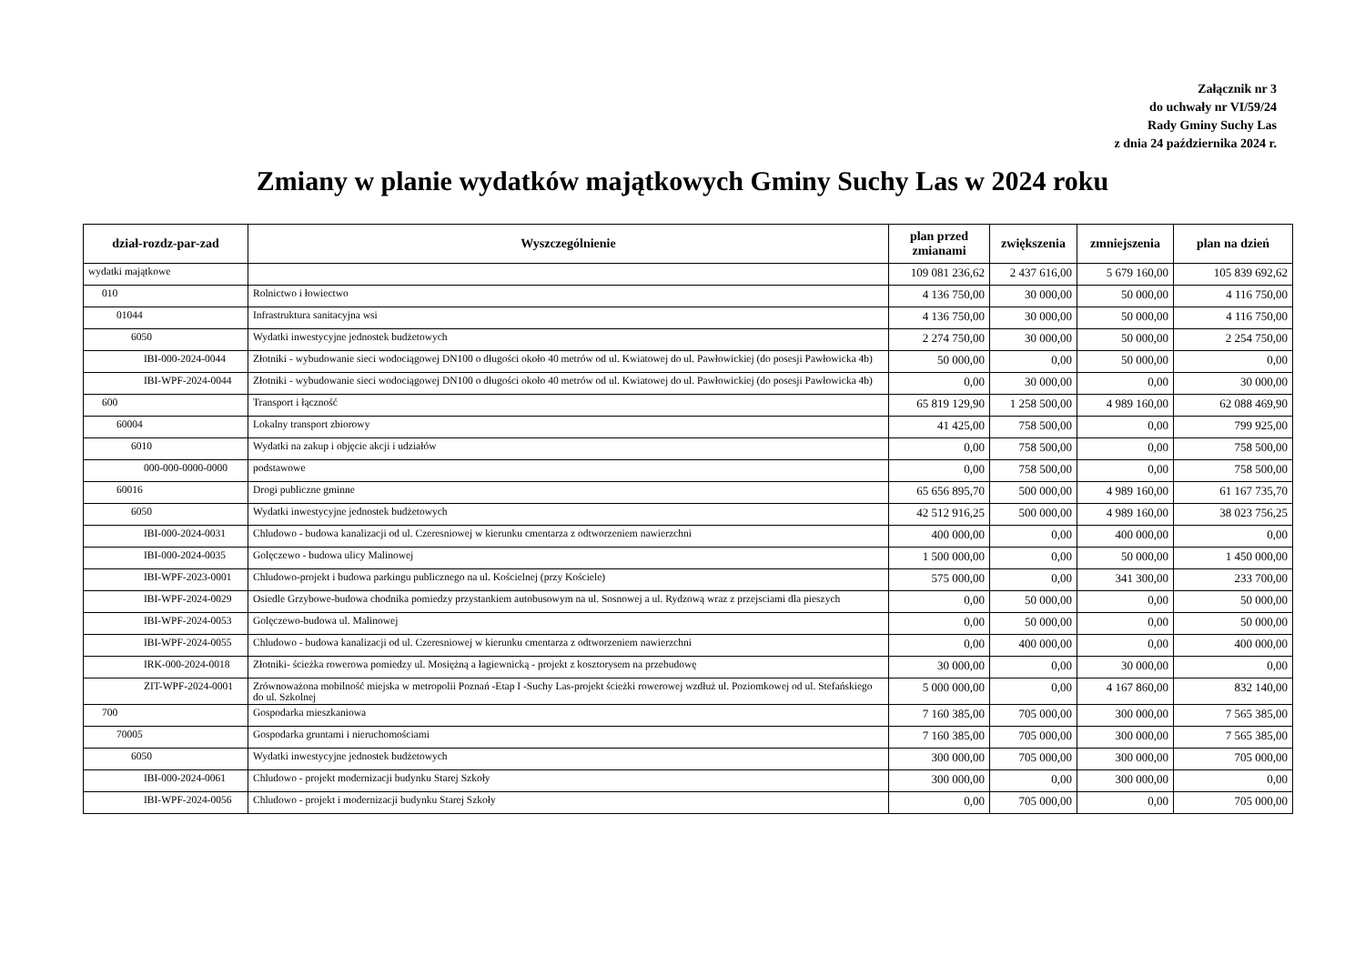Załącznik nr 3
do uchwały nr VI/59/24
Rady Gminy Suchy Las
z dnia 24 października 2024 r.
Zmiany w planie wydatków majątkowych Gminy Suchy Las w 2024 roku
| dział-rozdz-par-zad | Wyszczególnienie | plan przed zmianami | zwiększenia | zmniejszenia | plan na dzień |
| --- | --- | --- | --- | --- | --- |
| wydatki majątkowe | | 109 081 236,62 | 2 437 616,00 | 5 679 160,00 | 105 839 692,62 |
| 010 | Rolnictwo i łowiectwo | 4 136 750,00 | 30 000,00 | 50 000,00 | 4 116 750,00 |
| 01044 | Infrastruktura sanitacyjna wsi | 4 136 750,00 | 30 000,00 | 50 000,00 | 4 116 750,00 |
| 6050 | Wydatki inwestycyjne jednostek budżetowych | 2 274 750,00 | 30 000,00 | 50 000,00 | 2 254 750,00 |
| IBI-000-2024-0044 | Złotniki - wybudowanie sieci wodociągowej DN100 o długości około 40 metrów od ul. Kwiatowej do ul. Pawłowickiej (do posesji Pawłowicka 4b) | 50 000,00 | 0,00 | 50 000,00 | 0,00 |
| IBI-WPF-2024-0044 | Złotniki - wybudowanie sieci wodociągowej DN100 o długości około 40 metrów od ul. Kwiatowej do ul. Pawłowickiej (do posesji Pawłowicka 4b) | 0,00 | 30 000,00 | 0,00 | 30 000,00 |
| 600 | Transport i łączność | 65 819 129,90 | 1 258 500,00 | 4 989 160,00 | 62 088 469,90 |
| 60004 | Lokalny transport zbiorowy | 41 425,00 | 758 500,00 | 0,00 | 799 925,00 |
| 6010 | Wydatki na zakup i objęcie akcji i udziałów | 0,00 | 758 500,00 | 0,00 | 758 500,00 |
| 000-000-0000-0000 | podstawowe | 0,00 | 758 500,00 | 0,00 | 758 500,00 |
| 60016 | Drogi publiczne gminne | 65 656 895,70 | 500 000,00 | 4 989 160,00 | 61 167 735,70 |
| 6050 | Wydatki inwestycyjne jednostek budżetowych | 42 512 916,25 | 500 000,00 | 4 989 160,00 | 38 023 756,25 |
| IBI-000-2024-0031 | Chludowo - budowa kanalizacji od ul. Czeresniowej w kierunku cmentarza z odtworzeniem nawierzchni | 400 000,00 | 0,00 | 400 000,00 | 0,00 |
| IBI-000-2024-0035 | Golęczewo - budowa ulicy Malinowej | 1 500 000,00 | 0,00 | 50 000,00 | 1 450 000,00 |
| IBI-WPF-2023-0001 | Chludowo-projekt i budowa parkingu publicznego na ul. Kościelnej (przy Kościele) | 575 000,00 | 0,00 | 341 300,00 | 233 700,00 |
| IBI-WPF-2024-0029 | Osiedle Grzybowe-budowa chodnika pomiedzy przystankiem autobusowym na ul. Sosnowej a ul. Rydzową wraz z przejsciami dla pieszych | 0,00 | 50 000,00 | 0,00 | 50 000,00 |
| IBI-WPF-2024-0053 | Golęczewo-budowa ul. Malinowej | 0,00 | 50 000,00 | 0,00 | 50 000,00 |
| IBI-WPF-2024-0055 | Chludowo - budowa kanalizacji od ul. Czeresniowej w kierunku cmentarza z odtworzeniem nawierzchni | 0,00 | 400 000,00 | 0,00 | 400 000,00 |
| IRK-000-2024-0018 | Złotniki- ścieżka rowerowa pomiedzy ul. Mosiężną a łagiewnicką - projekt z kosztorysem na przebudowę | 30 000,00 | 0,00 | 30 000,00 | 0,00 |
| ZIT-WPF-2024-0001 | Zrównoważona mobilność miejska w metropolii Poznań -Etap I -Suchy Las-projekt ścieżki rowerowej wzdłuż ul. Poziomkowej od ul. Stefańskiego do ul. Szkolnej | 5 000 000,00 | 0,00 | 4 167 860,00 | 832 140,00 |
| 700 | Gospodarka mieszkaniowa | 7 160 385,00 | 705 000,00 | 300 000,00 | 7 565 385,00 |
| 70005 | Gospodarka gruntami i nieruchomościami | 7 160 385,00 | 705 000,00 | 300 000,00 | 7 565 385,00 |
| 6050 | Wydatki inwestycyjne jednostek budżetowych | 300 000,00 | 705 000,00 | 300 000,00 | 705 000,00 |
| IBI-000-2024-0061 | Chludowo - projekt modernizacji budynku Starej Szkoły | 300 000,00 | 0,00 | 300 000,00 | 0,00 |
| IBI-WPF-2024-0056 | Chludowo - projekt i modernizacji budynku Starej Szkoły | 0,00 | 705 000,00 | 0,00 | 705 000,00 |